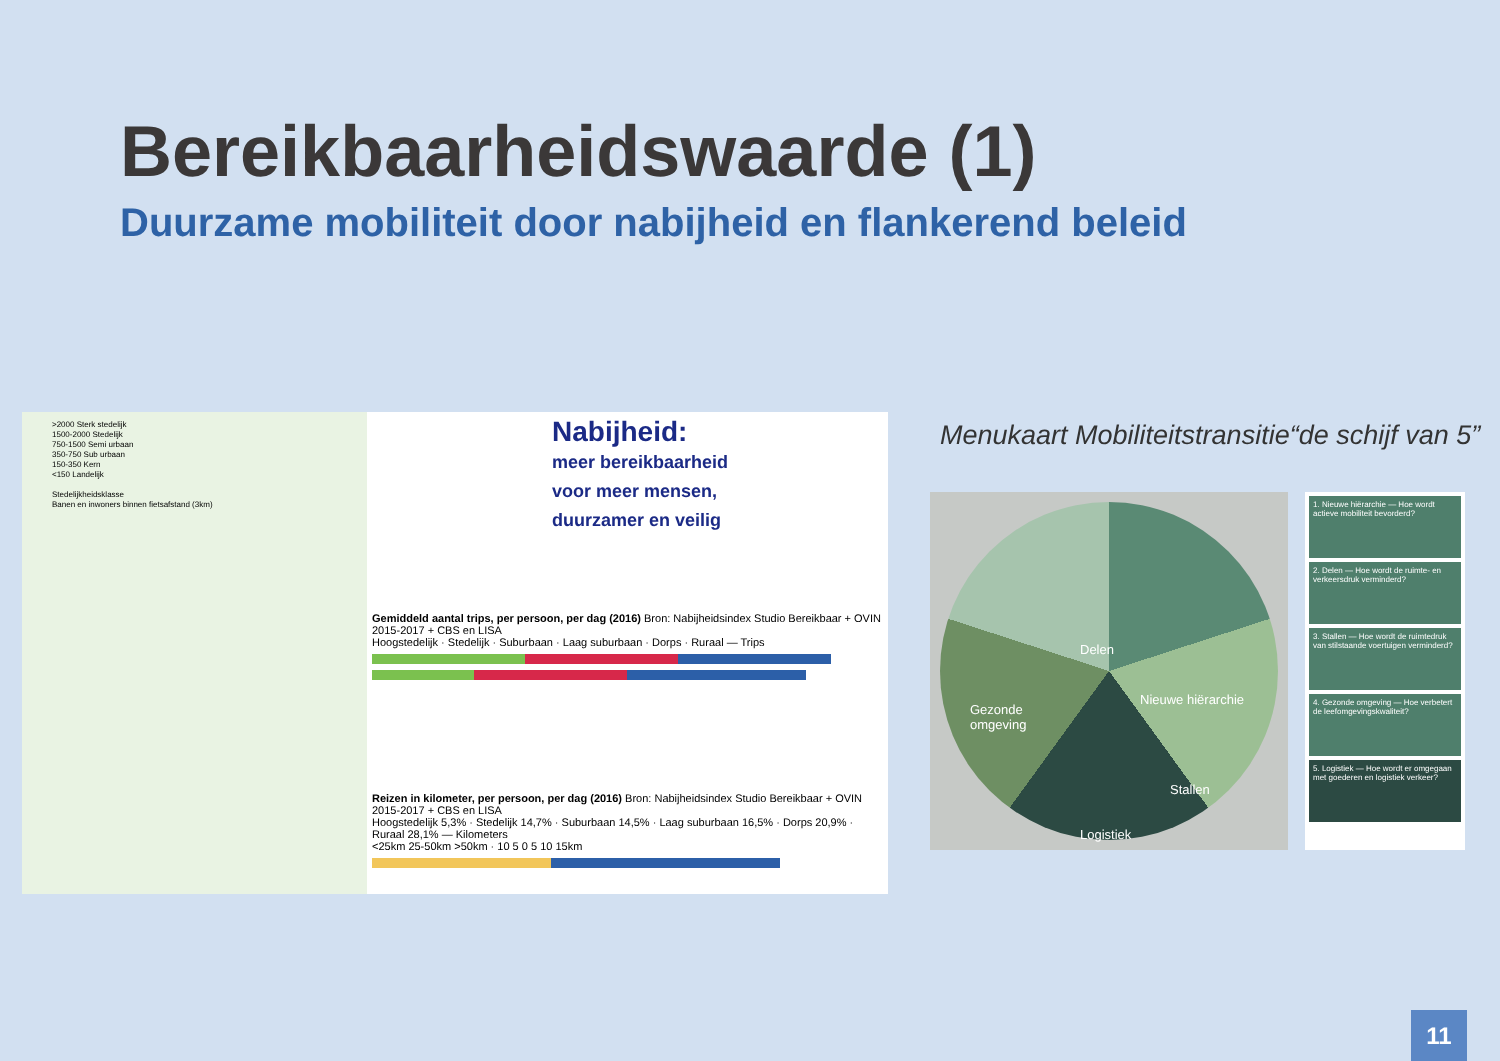Bereikbaarheidswaarde (1)
Duurzame mobiliteit door nabijheid en flankerend beleid
>2000 Sterk stedelijk
1500-2000 Stedelijk
750-1500 Semi urbaan
350-750 Sub urbaan
150-350 Kern
<150 Landelijk
Stedelijkheidsklasse
Banen en inwoners binnen fietsafstand (3km)
Nabijheid:
meer bereikbaarheid
voor meer mensen,
duurzamer en veilig
Gemiddeld aantal trips, per persoon, per dag (2016) Bron: Nabijheidsindex Studio Bereikbaar + OVIN 2015-2017 + CBS en LISA
Hoogstedelijk · Stedelijk · Suburbaan · Laag suburbaan · Dorps · Ruraal — Trips
Reizen in kilometer, per persoon, per dag (2016) Bron: Nabijheidsindex Studio Bereikbaar + OVIN 2015-2017 + CBS en LISA
Hoogstedelijk 5,3% · Stedelijk 14,7% · Suburbaan 14,5% · Laag suburbaan 16,5% · Dorps 20,9% · Ruraal 28,1% — Kilometers
<25km 25-50km >50km · 10 5 0 5 10 15km
Menukaart Mobiliteitstransitie“de schijf van 5”
Delen
Nieuwe hiërarchie
Stallen
Logistiek
Gezonde
omgeving
1. Nieuwe hiërarchie — Hoe wordt actieve mobiliteit bevorderd?
2. Delen — Hoe wordt de ruimte- en verkeersdruk verminderd?
3. Stallen — Hoe wordt de ruimtedruk van stilstaande voertuigen verminderd?
4. Gezonde omgeving — Hoe verbetert de leefomgevingskwaliteit?
5. Logistiek — Hoe wordt er omgegaan met goederen en logistiek verkeer?
11